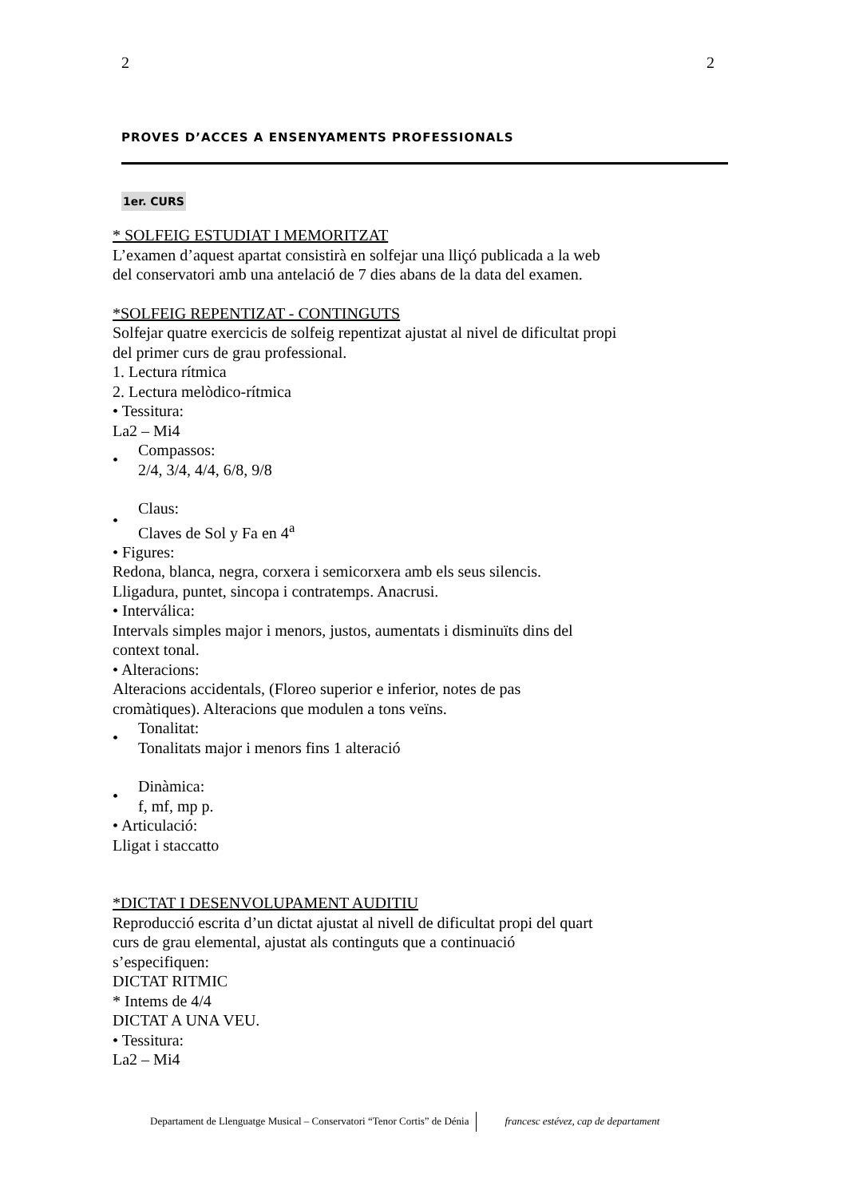2 2
PROVES D’ACCES A ENSENYAMENTS PROFESSIONALS
1er. CURS
* SOLFEIG ESTUDIAT I MEMORITZAT
L’examen d’aquest apartat consistirà en solfejar una lliçó publicada a la web
del conservatori amb una antelació de 7 dies abans de la data del examen.
*SOLFEIG REPENTIZAT - CONTINGUTS
Solfejar quatre exercicis de solfeig repentizat ajustat al nivel de dificultat propi
del primer curs de grau professional.
1. Lectura rítmica
2. Lectura melòdico-rítmica
• Tessitura:
La2 – Mi4
•
Compassos:
2/4, 3/4, 4/4, 6/8, 9/8
•
Claus:
Claves de Sol y Fa en 4<sup>a</sup>
• Figures:
Redona, blanca, negra, corxera i semicorxera amb els seus silencis.
Lligadura, puntet, sincopa i contratemps. Anacrusi.
• Interválica:
Intervals simples major i menors, justos, aumentats i disminuïts dins del
context tonal.
• Alteracions:
Alteracions accidentals, (Floreo superior e inferior, notes de pas
cromàtiques). Alteracions que modulen a tons veïns.
•
Tonalitat:
Tonalitats major i menors fins 1 alteració
•
Dinàmica:
f, mf, mp p.
• Articulació:
Lligat i staccatto
*DICTAT I DESENVOLUPAMENT AUDITIU
Reproducció escrita d’un dictat ajustat al nivell de dificultat propi del quart
curs de grau elemental, ajustat als continguts que a continuació
s’especifiquen:
DICTAT RITMIC
* Intems de 4/4
DICTAT A UNA VEU.
• Tessitura:
La2 – Mi4
Departament de Llenguatge Musical – Conservatori “Tenor Cortis” de Dénia francesc estévez, cap de departament